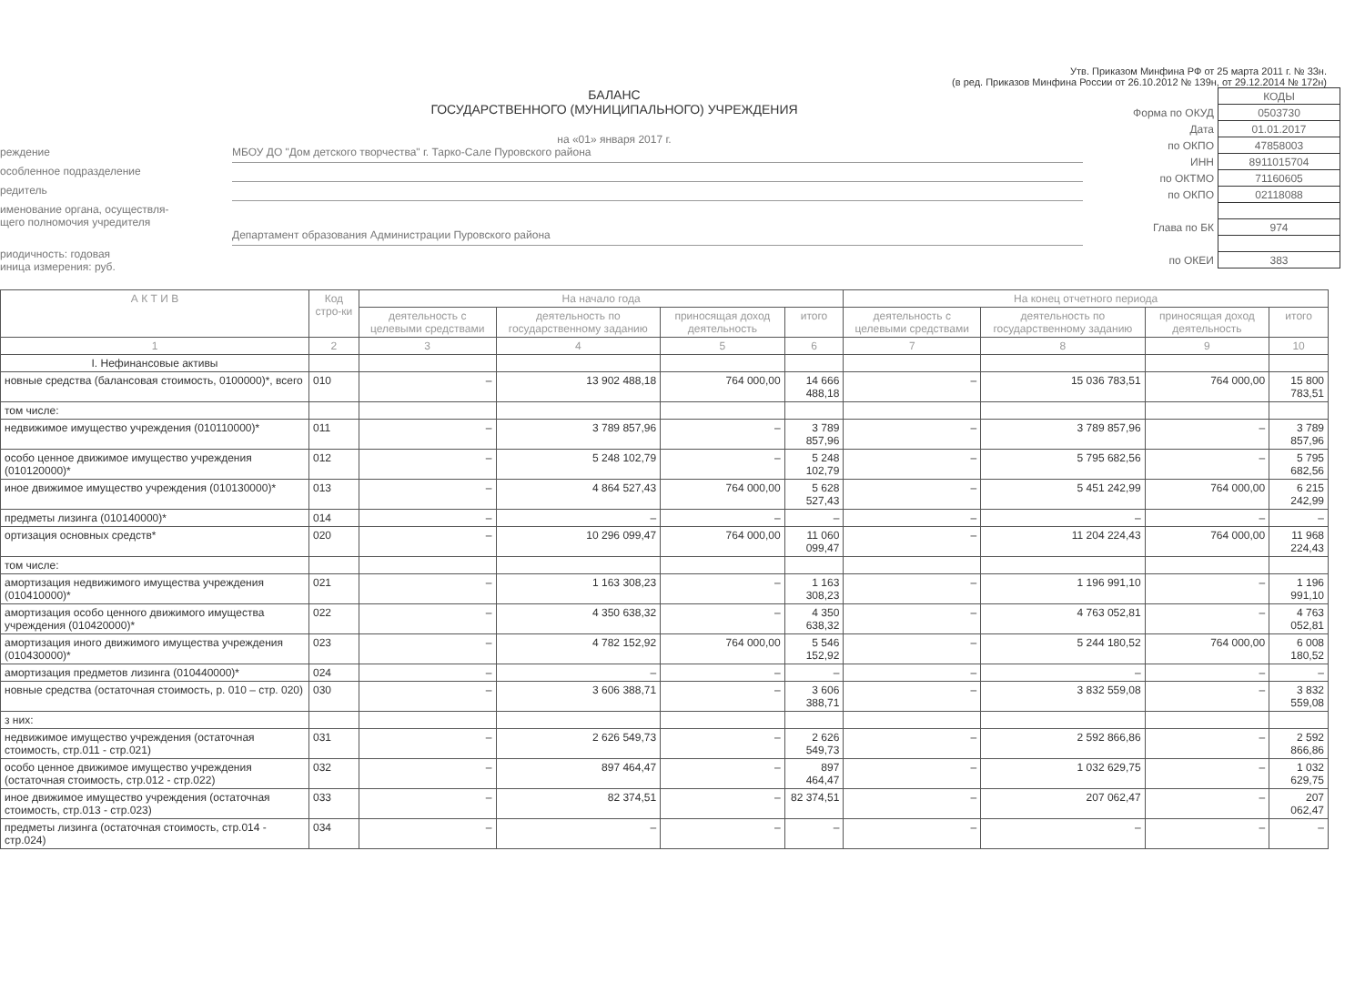Утв. Приказом Минфина РФ от 25 марта 2011 г. № 33н.
(в ред. Приказов Минфина России от 26.10.2012 № 139н, от 29.12.2014 № 172н)
БАЛАНС
ГОСУДАРСТВЕННОГО (МУНИЦИПАЛЬНОГО) УЧРЕЖДЕНИЯ
на «01» января 2017 г.
реждение МБОУ ДО "Дом детского творчества" г. Тарко-Сале Пуровского района
особленное подразделение
редитель
именование органа, осуществля-
щего полномочия учредителя
Департамент образования Администрации Пуровского района
риодичность: годовая
иница измерения: руб.
| | КОДЫ |
| Форма по ОКУД | 0503730 |
| Дата | 01.01.2017 |
| по ОКПО | 47858003 |
| ИНН | 8911015704 |
| по ОКТМО | 71160605 |
| по ОКПО | 02118088 |
| Глава по БК | 974 |
| по ОКЕИ | 383 |
| А К Т И В | Код стро-ки | На начало года | | | | На конец отчетного периода | | | |
| --- | --- | --- | --- | --- | --- | --- | --- | --- | --- |
| | | деятельность с целевыми средствами | деятельность по государственному заданию | приносящая доход деятельность | итого | деятельность с целевыми средствами | деятельность по государственному заданию | приносящая доход деятельность | итого |
| 1 | 2 | 3 | 4 | 5 | 6 | 7 | 8 | 9 | 10 |
| I. Нефинансовые активы | | | | | | | | | |
| новные средства (балансовая стоимость, 0100000)*, всего | 010 | – | 13 902 488,18 | 764 000,00 | 14 666 488,18 | – | 15 036 783,51 | 764 000,00 | 15 800 783,51 |
| том числе: | | | | | | | | | |
| недвижимое имущество учреждения (010110000)* | 011 | – | 3 789 857,96 | – | 3 789 857,96 | – | 3 789 857,96 | – | 3 789 857,96 |
| особо ценное движимое имущество учреждения (010120000)* | 012 | – | 5 248 102,79 | – | 5 248 102,79 | – | 5 795 682,56 | – | 5 795 682,56 |
| иное движимое имущество учреждения (010130000)* | 013 | – | 4 864 527,43 | 764 000,00 | 5 628 527,43 | – | 5 451 242,99 | 764 000,00 | 6 215 242,99 |
| предметы лизинга (010140000)* | 014 | – | – | – | – | – | – | – | – |
| ортизация основных средств* | 020 | – | 10 296 099,47 | 764 000,00 | 11 060 099,47 | – | 11 204 224,43 | 764 000,00 | 11 968 224,43 |
| том числе: | | | | | | | | | |
| амортизация недвижимого имущества учреждения (010410000)* | 021 | – | 1 163 308,23 | – | 1 163 308,23 | – | 1 196 991,10 | – | 1 196 991,10 |
| амортизация особо ценного движимого имущества учреждения (010420000)* | 022 | – | 4 350 638,32 | – | 4 350 638,32 | – | 4 763 052,81 | – | 4 763 052,81 |
| амортизация иного движимого имущества учреждения (010430000)* | 023 | – | 4 782 152,92 | 764 000,00 | 5 546 152,92 | – | 5 244 180,52 | 764 000,00 | 6 008 180,52 |
| амортизация предметов лизинга (010440000)* | 024 | – | – | – | – | – | – | – | – |
| новные средства (остаточная стоимость, р. 010 – стр. 020) | 030 | – | 3 606 388,71 | – | 3 606 388,71 | – | 3 832 559,08 | – | 3 832 559,08 |
| з них: | | | | | | | | | |
| недвижимое имущество учреждения (остаточная стоимость, стр.011 - стр.021) | 031 | – | 2 626 549,73 | – | 2 626 549,73 | – | 2 592 866,86 | – | 2 592 866,86 |
| особо ценное движимое имущество учреждения (остаточная стоимость, стр.012 - стр.022) | 032 | – | 897 464,47 | – | 897 464,47 | – | 1 032 629,75 | – | 1 032 629,75 |
| иное движимое имущество учреждения (остаточная стоимость, стр.013 - стр.023) | 033 | – | 82 374,51 | – | 82 374,51 | – | 207 062,47 | – | 207 062,47 |
| предметы лизинга (остаточная стоимость, стр.014 - стр.024) | 034 | – | – | – | – | – | – | – | – |